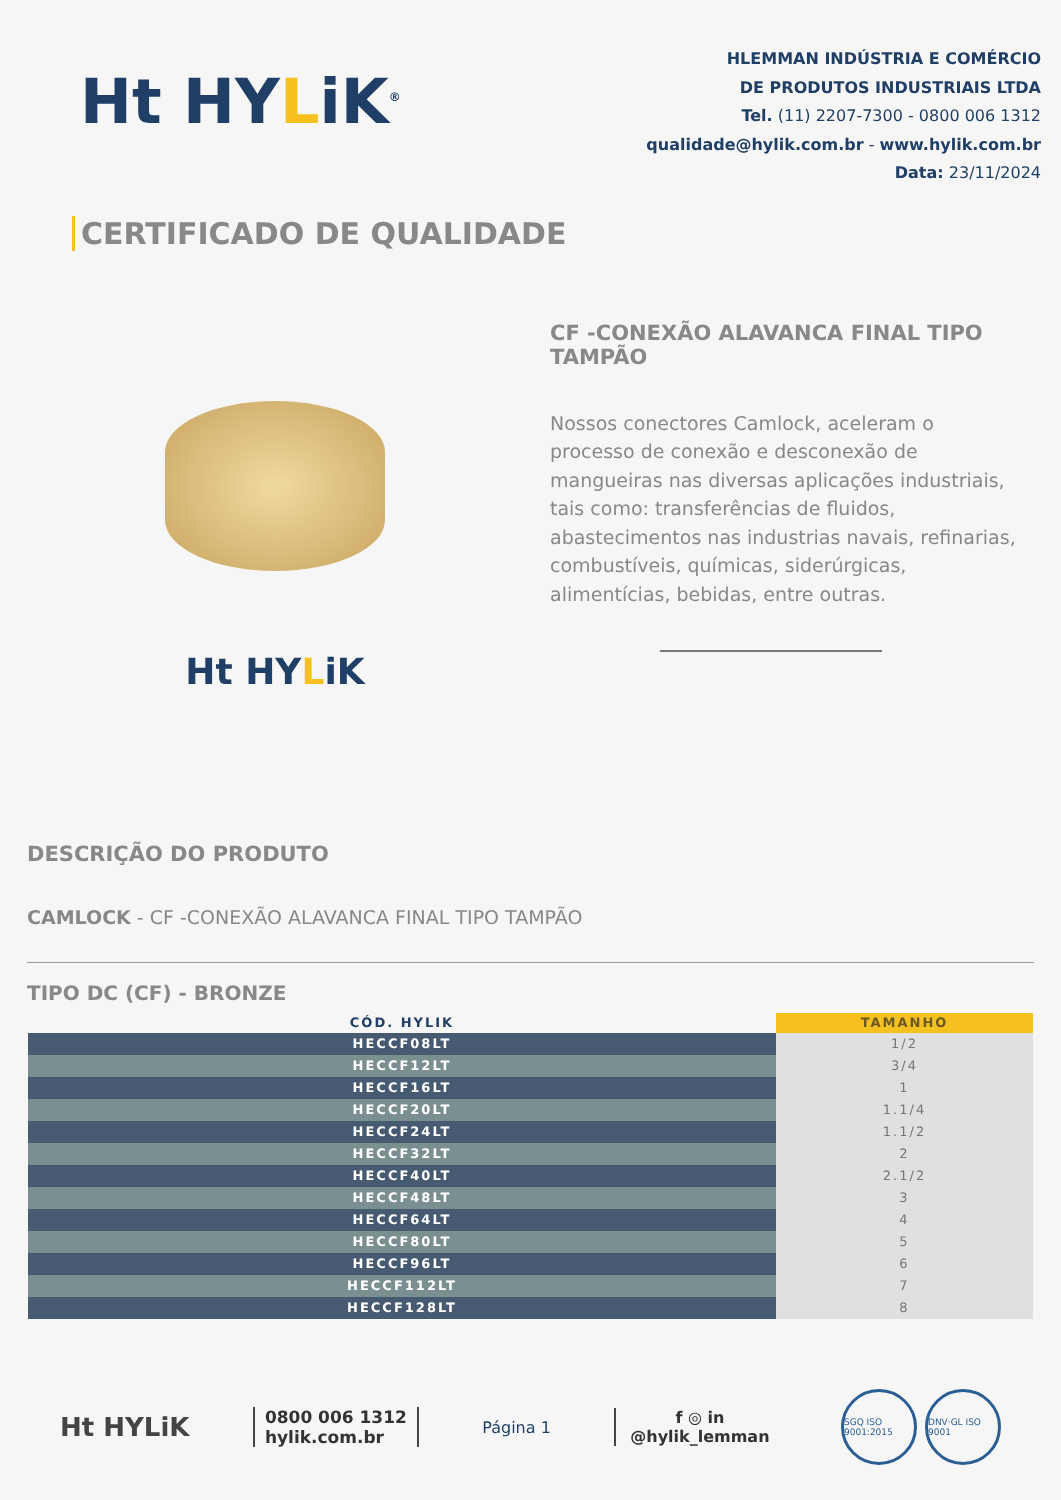Ht HYLiK<sup>®</sup>
HLEMMAN INDÚSTRIA E COMÉRCIO
DE PRODUTOS INDUSTRIAIS LTDA
Tel. (11) 2207-7300 - 0800 006 1312
qualidade@hylik.com.br - www.hylik.com.br
Data: 23/11/2024
CERTIFICADO DE QUALIDADE
Ht HYLiK
CF -CONEXÃO ALAVANCA FINAL TIPO TAMPÃO
Nossos conectores Camlock, aceleram o processo de conexão e desconexão de mangueiras nas diversas aplicações industriais, tais como: transferências de fluidos, abastecimentos nas industrias navais, refinarias, combustíveis, químicas, siderúrgicas, alimentícias, bebidas, entre outras.
DESCRIÇÃO DO PRODUTO
CAMLOCK - CF -CONEXÃO ALAVANCA FINAL TIPO TAMPÃO
TIPO DC (CF) - BRONZE
| CÓD. HYLIK | TAMANHO |
| --- | --- |
| HECCF08LT | 1/2 |
| HECCF12LT | 3/4 |
| HECCF16LT | 1 |
| HECCF20LT | 1.1/4 |
| HECCF24LT | 1.1/2 |
| HECCF32LT | 2 |
| HECCF40LT | 2.1/2 |
| HECCF48LT | 3 |
| HECCF64LT | 4 |
| HECCF80LT | 5 |
| HECCF96LT | 6 |
| HECCF112LT | 7 |
| HECCF128LT | 8 |
Ht HYLiK
0800 006 1312
hylik.com.br
Página 1
f ◎ in
@hylik_lemman
SGQ ISO 9001:2015 DNV·GL ISO 9001